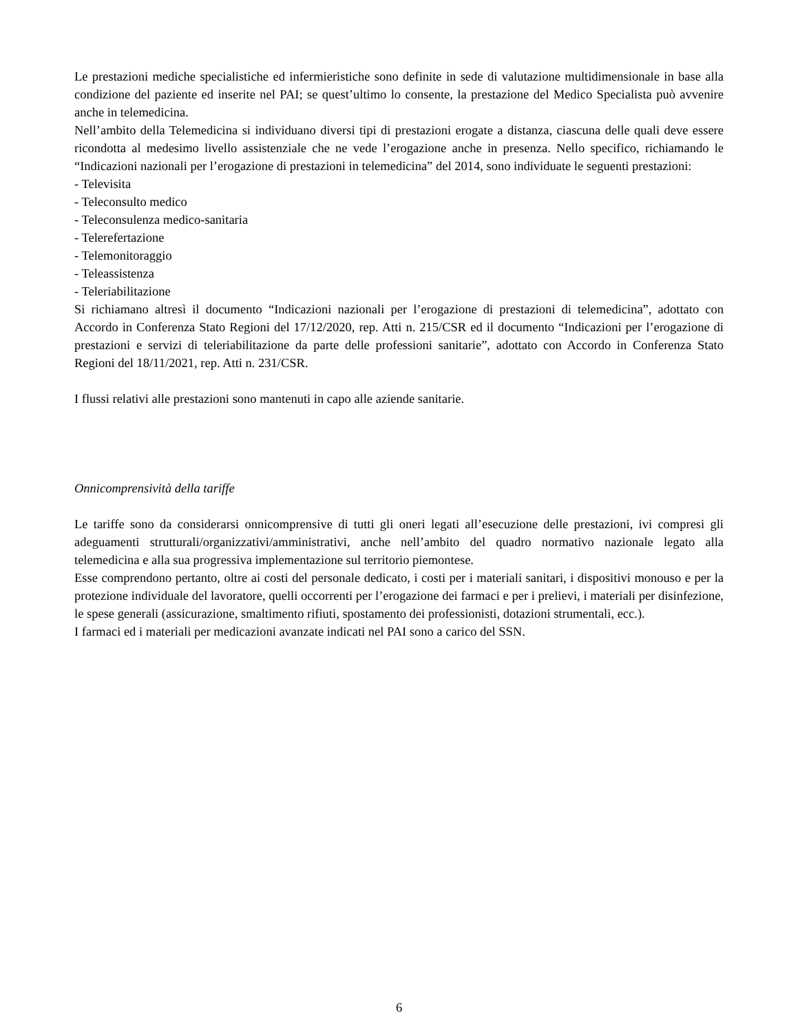Le prestazioni mediche specialistiche ed infermieristiche sono definite in sede di valutazione multidimensionale in base alla condizione del paziente ed inserite nel PAI; se quest’ultimo lo consente, la prestazione del Medico Specialista può avvenire anche in telemedicina.
Nell’ambito della Telemedicina si individuano diversi tipi di prestazioni erogate a distanza, ciascuna delle quali deve essere ricondotta al medesimo livello assistenziale che ne vede l’erogazione anche in presenza. Nello specifico, richiamando le “Indicazioni nazionali per l’erogazione di prestazioni in telemedicina” del 2014, sono individuate le seguenti prestazioni:
- Televisita
- Teleconsulto medico
- Teleconsulenza medico-sanitaria
- Telerefertazione
- Telemonitoraggio
- Teleassistenza
- Teleriabilitazione
Si richiamano altresì il documento “Indicazioni nazionali per l’erogazione di prestazioni di telemedicina”, adottato con Accordo in Conferenza Stato Regioni del 17/12/2020, rep. Atti n. 215/CSR ed il documento “Indicazioni per l’erogazione di prestazioni e servizi di teleriabilitazione da parte delle professioni sanitarie”, adottato con Accordo in Conferenza Stato Regioni del 18/11/2021, rep. Atti n. 231/CSR.
I flussi relativi alle prestazioni sono mantenuti in capo alle aziende sanitarie.
Onnicomprensività della tariffe
Le tariffe sono da considerarsi onnicomprensive di tutti gli oneri legati all’esecuzione delle prestazioni, ivi compresi gli adeguamenti strutturali/organizzativi/amministrativi, anche nell’ambito del quadro normativo nazionale legato alla telemedicina e alla sua progressiva implementazione sul territorio piemontese.
Esse comprendono pertanto, oltre ai costi del personale dedicato, i costi per i materiali sanitari, i dispositivi monouso e per la protezione individuale del lavoratore, quelli occorrenti per l’erogazione dei farmaci e per i prelievi, i materiali per disinfezione, le spese generali (assicurazione, smaltimento rifiuti, spostamento dei professionisti, dotazioni strumentali, ecc.).
I farmaci ed i materiali per medicazioni avanzate indicati nel PAI sono a carico del SSN.
6